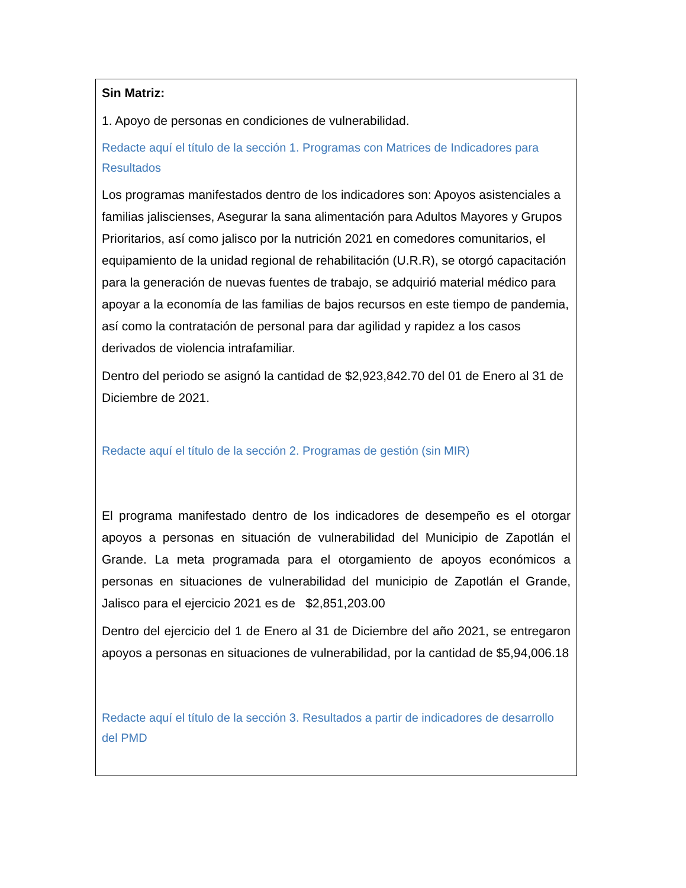Sin Matriz:
1. Apoyo de personas en condiciones de vulnerabilidad.
Redacte aquí el título de la sección 1. Programas con Matrices de Indicadores para Resultados
Los programas manifestados dentro de los indicadores son: Apoyos asistenciales a familias jaliscienses, Asegurar la sana alimentación para Adultos Mayores y Grupos Prioritarios, así como jalisco por la nutrición 2021 en comedores comunitarios, el equipamiento de la unidad regional de rehabilitación (U.R.R), se otorgó capacitación para la generación de nuevas fuentes de trabajo, se adquirió material médico para apoyar a la economía de las familias de bajos recursos en este tiempo de pandemia, así como la contratación de personal para dar agilidad y rapidez a los casos derivados de violencia intrafamiliar.
Dentro del periodo se asignó la cantidad de $2,923,842.70 del 01 de Enero al 31 de Diciembre de 2021.
Redacte aquí el título de la sección 2. Programas de gestión (sin MIR)
El programa manifestado dentro de los indicadores de desempeño es el otorgar apoyos a personas en situación de vulnerabilidad del Municipio de Zapotlán el Grande. La meta programada para el otorgamiento de apoyos económicos a personas en situaciones de vulnerabilidad del municipio de Zapotlán el Grande, Jalisco para el ejercicio 2021 es de $2,851,203.00
Dentro del ejercicio del 1 de Enero al 31 de Diciembre del año 2021, se entregaron apoyos a personas en situaciones de vulnerabilidad, por la cantidad de $5,94,006.18
Redacte aquí el título de la sección 3. Resultados a partir de indicadores de desarrollo del PMD